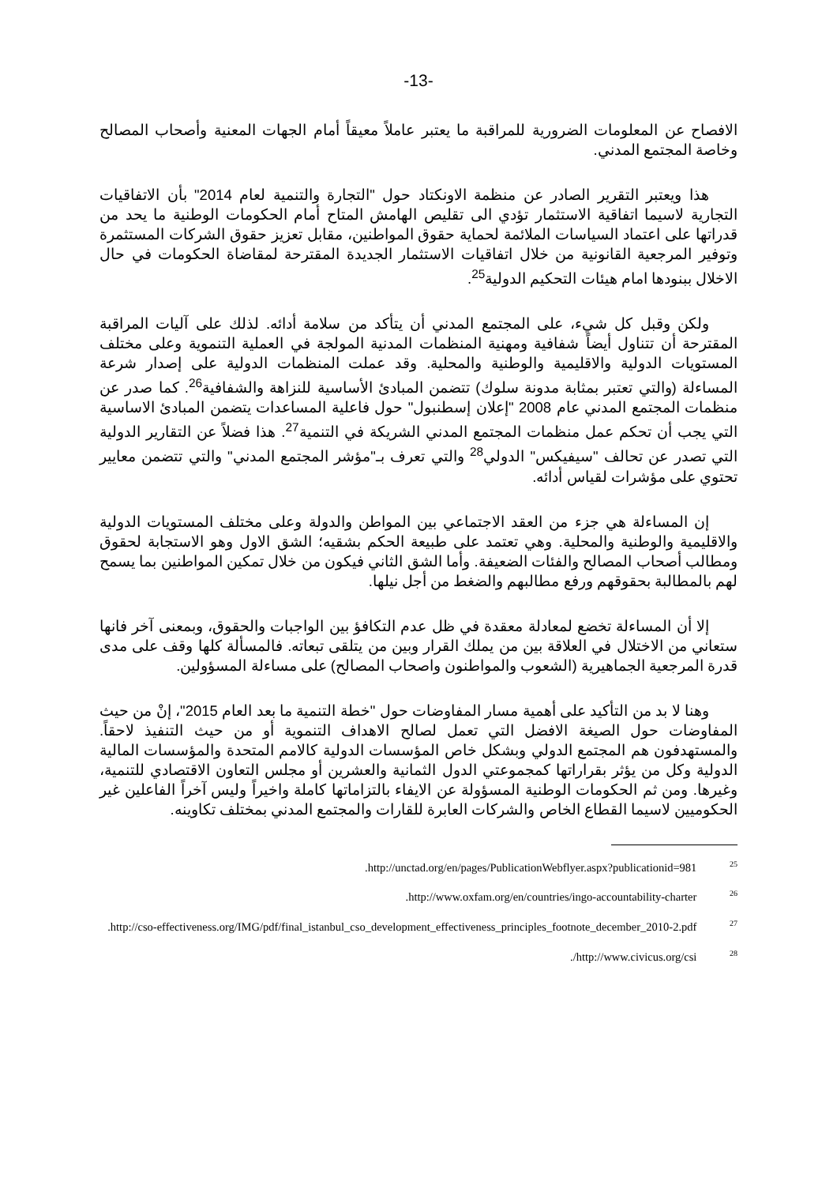-13-
الافصاح عن المعلومات الضرورية للمراقبة ما يعتبر عاملاً معيقاً أمام الجهات المعنية وأصحاب المصالح وخاصة المجتمع المدني.
هذا ويعتبر التقرير الصادر عن منظمة الاونكتاد حول "التجارة والتنمية لعام 2014" بأن الاتفاقيات التجارية لاسيما اتفاقية الاستثمار تؤدي الى تقليص الهامش المتاح أمام الحكومات الوطنية ما يحد من قدراتها على اعتماد السياسات الملائمة لحماية حقوق المواطنين، مقابل تعزيز حقوق الشركات المستثمرة وتوفير المرجعية القانونية من خلال اتفاقيات الاستثمار الجديدة المقترحة لمقاضاة الحكومات في حال الاخلال ببنودها امام هيئات التحكيم الدولية<sup>25</sup>.
ولكن وقبل كل شيء، على المجتمع المدني أن يتأكد من سلامة أدائه. لذلك على آليات المراقبة المقترحة أن تتناول أيضاً شفافية ومهنية المنظمات المدنية المولجة في العملية التنموية وعلى مختلف المستويات الدولية والاقليمية والوطنية والمحلية. وقد عملت المنظمات الدولية على إصدار شرعة المساءلة (والتي تعتبر بمثابة مدونة سلوك) تتضمن المبادئ الأساسية للنزاهة والشفافية<sup>26</sup>. كما صدر عن منظمات المجتمع المدني عام 2008 "إعلان إسطنبول" حول فاعلية المساعدات يتضمن المبادئ الاساسية التي يجب أن تحكم عمل منظمات المجتمع المدني الشريكة في التنمية<sup>27</sup>. هذا فضلاً عن التقارير الدولية التي تصدر عن تحالف "سيفيكس" الدولي<sup>28</sup> والتي تعرف بـ"مؤشر المجتمع المدني" والتي تتضمن معايير تحتوي على مؤشرات لقياس أدائه.
إن المساءلة هي جزء من العقد الاجتماعي بين المواطن والدولة وعلى مختلف المستويات الدولية والاقليمية والوطنية والمحلية. وهي تعتمد على طبيعة الحكم بشقيه؛ الشق الاول وهو الاستجابة لحقوق ومطالب أصحاب المصالح والفئات الضعيفة. وأما الشق الثاني فيكون من خلال تمكين المواطنين بما يسمح لهم بالمطالبة بحقوقهم ورفع مطالبهم والضغط من أجل نيلها.
إلا أن المساءلة تخضع لمعادلة معقدة في ظل عدم التكافؤ بين الواجبات والحقوق، وبمعنى آخر فانها ستعاني من الاختلال في العلاقة بين من يملك القرار وبين من يتلقى تبعاته. فالمسألة كلها وقف على مدى قدرة المرجعية الجماهيرية (الشعوب والمواطنون واصحاب المصالح) على مساءلة المسؤولين.
وهنا لا بد من التأكيد على أهمية مسار المفاوضات حول "خطة التنمية ما بعد العام 2015"، إنْ من حيث المفاوضات حول الصيغة الافضل التي تعمل لصالح الاهداف التنموية أو من حيث التنفيذ لاحقاً. والمستهدفون هم المجتمع الدولي وبشكل خاص المؤسسات الدولية كالامم المتحدة والمؤسسات المالية الدولية وكل من يؤثر بقراراتها كمجموعتي الدول الثمانية والعشرين أو مجلس التعاون الاقتصادي للتنمية، وغيرها. ومن ثم الحكومات الوطنية المسؤولة عن الايفاء بالتزاماتها كاملة واخيراً وليس آخراً الفاعلين غير الحكوميين لاسيما القطاع الخاص والشركات العابرة للقارات والمجتمع المدني بمختلف تكاوينه.
<sup>25</sup> http://unctad.org/en/pages/PublicationWebflyer.aspx?publicationid=981.
<sup>26</sup> http://www.oxfam.org/en/countries/ingo-accountability-charter.
<sup>27</sup> http://cso-effectiveness.org/IMG/pdf/final_istanbul_cso_development_effectiveness_principles_footnote_december_2010-2.pdf.
<sup>28</sup> http://www.civicus.org/csi/.